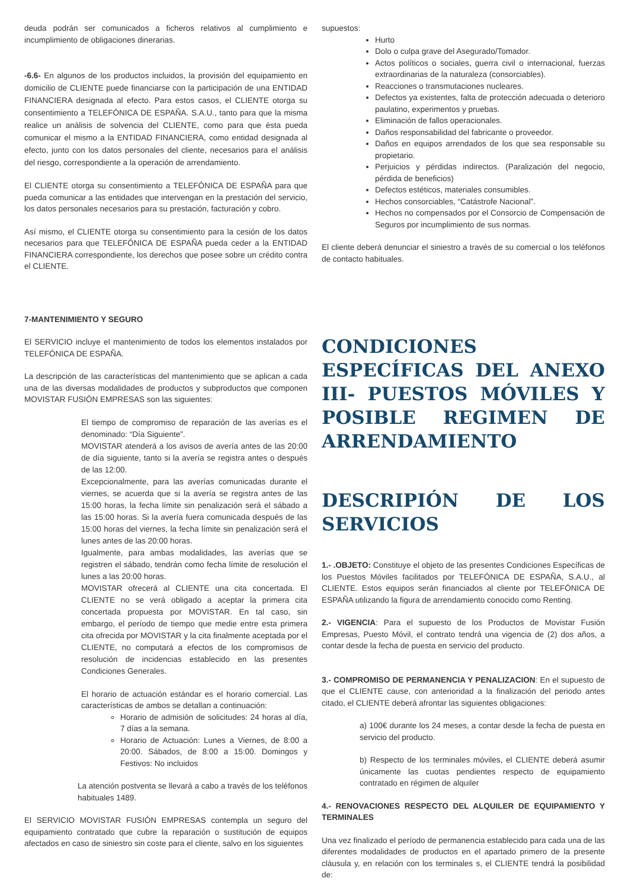deuda podrán ser comunicados a ficheros relativos al cumplimiento e incumplimiento de obligaciones dinerarias.
-6.6- En algunos de los productos incluidos, la provisión del equipamiento en domicilio de CLIENTE puede financiarse con la participación de una ENTIDAD FINANCIERA designada al efecto. Para estos casos, el CLIENTE otorga su consentimiento a TELEFÓNICA DE ESPAÑA. S.A.U., tanto para que la misma realice un análisis de solvencia del CLIENTE, como para que ésta pueda comunicar el mismo a la ENTIDAD FINANCIERA, como entidad designada al efecto, junto con los datos personales del cliente, necesarios para el análisis del riesgo, correspondiente a la operación de arrendamiento.
El CLIENTE otorga su consentimiento a TELEFÓNICA DE ESPAÑA para que pueda comunicar a las entidades que intervengan en la prestación del servicio, los datos personales necesarios para su prestación, facturación y cobro.
Así mismo, el CLIENTE otorga su consentimiento para la cesión de los datos necesarios para que TELEFÓNICA DE ESPAÑA pueda ceder a la ENTIDAD FINANCIERA correspondiente, los derechos que posee sobre un crédito contra el CLIENTE.
7-MANTENIMIENTO Y SEGURO
El SERVICIO incluye el mantenimiento de todos los elementos instalados por TELEFÓNICA DE ESPAÑA.
La descripción de las características del mantenimiento que se aplican a cada una de las diversas modalidades de productos y subproductos que componen MOVISTAR FUSIÓN EMPRESAS son las siguientes:
El tiempo de compromiso de reparación de las averías es el denominado: “Día Siguiente”.
MOVISTAR atenderá a los avisos de avería antes de las 20:00 de día siguiente, tanto si la avería se registra antes o después de las 12:00.
Excepcionalmente, para las averías comunicadas durante el viernes, se acuerda que si la avería se registra antes de las 15:00 horas, la fecha límite sin penalización será el sábado a las 15:00 horas. Si la avería fuera comunicada después de las 15:00 horas del viernes, la fecha límite sin penalización será el lunes antes de las 20:00 horas.
Igualmente, para ambas modalidades, las averías que se registren el sábado, tendrán como fecha límite de resolución el lunes a las 20:00 horas.
MOVISTAR ofrecerá al CLIENTE una cita concertada. El CLIENTE no se verá obligado a aceptar la primera cita concertada propuesta por MOVISTAR. En tal caso, sin embargo, el período de tiempo que medie entre esta primera cita ofrecida por MOVISTAR y la cita finalmente aceptada por el CLIENTE, no computará a efectos de los compromisos de resolución de incidencias establecido en las presentes Condiciones Generales.
El horario de actuación estándar es el horario comercial. Las características de ambos se detallan a continuación:
Horario de admisión de solicitudes: 24 horas al día, 7 días a la semana.
Horario de Actuación: Lunes a Viernes, de 8:00 a 20:00. Sábados, de 8:00 a 15:00. Domingos y Festivos: No incluidos
La atención postventa se llevará a cabo a través de los teléfonos habituales 1489.
El SERVICIO MOVISTAR FUSIÓN EMPRESAS contempla un seguro del equipamiento contratado que cubre la reparación o sustitución de equipos afectados en caso de siniestro sin coste para el cliente, salvo en los siguientes
supuestos:
Hurto
Dolo o culpa grave del Asegurado/Tomador.
Actos políticos o sociales, guerra civil o internacional, fuerzas extraordinarias de la naturaleza (consorciables).
Reacciones o transmutaciones nucleares.
Defectos ya existentes, falta de protección adecuada o deterioro paulatino, experimentos y pruebas.
Eliminación de fallos operacionales.
Daños responsabilidad del fabricante o proveedor.
Daños en equipos arrendados de los que sea responsable su propietario.
Perjuicios y pérdidas indirectos. (Paralización del negocio, pérdida de beneficios)
Defectos estéticos, materiales consumibles.
Hechos consorciables, “Catástrofe Nacional”.
Hechos no compensados por el Consorcio de Compensación de Seguros por incumplimiento de sus normas.
El cliente deberá denunciar el siniestro a través de su comercial o los teléfonos de contacto habituales.
CONDICIONES ESPECÍFICAS DEL ANEXO III- PUESTOS MÓVILES Y POSIBLE REGIMEN DE ARRENDAMIENTO
DESCRIPIÓN DE LOS SERVICIOS
1.- .OBJETO: Constituye el objeto de las presentes Condiciones Específicas de los Puestos Móviles facilitados por TELEFÓNICA DE ESPAÑA, S.A.U., al CLIENTE. Estos equipos serán financiados al cliente por TELEFÓNICA DE ESPAÑA utilizando la figura de arrendamiento conocido como Renting.
2.- VIGENCIA: Para el supuesto de los Productos de Movistar Fusión Empresas, Puesto Móvil, el contrato tendrá una vigencia de (2) dos años, a contar desde la fecha de puesta en servicio del producto.
3.- COMPROMISO DE PERMANENCIA Y PENALIZACION: En el supuesto de que el CLIENTE cause, con anterioridad a la finalización del periodo antes citado, el CLIENTE deberá afrontar las siguientes obligaciones:
a) 100€ durante los 24 meses, a contar desde la fecha de puesta en servicio del producto.
b) Respecto de los terminales móviles, el CLIENTE deberá asumir únicamente las cuotas pendientes respecto de equipamiento contratado en régimen de alquiler
4.- RENOVACIONES RESPECTO DEL ALQUILER DE EQUIPAMIENTO Y TERMINALES
Una vez finalizado el período de permanencia establecido para cada una de las diferentes modalidades de productos en el apartado primero de la presente cláusula y, en relación con los terminales s, el CLIENTE tendrá la posibilidad de: